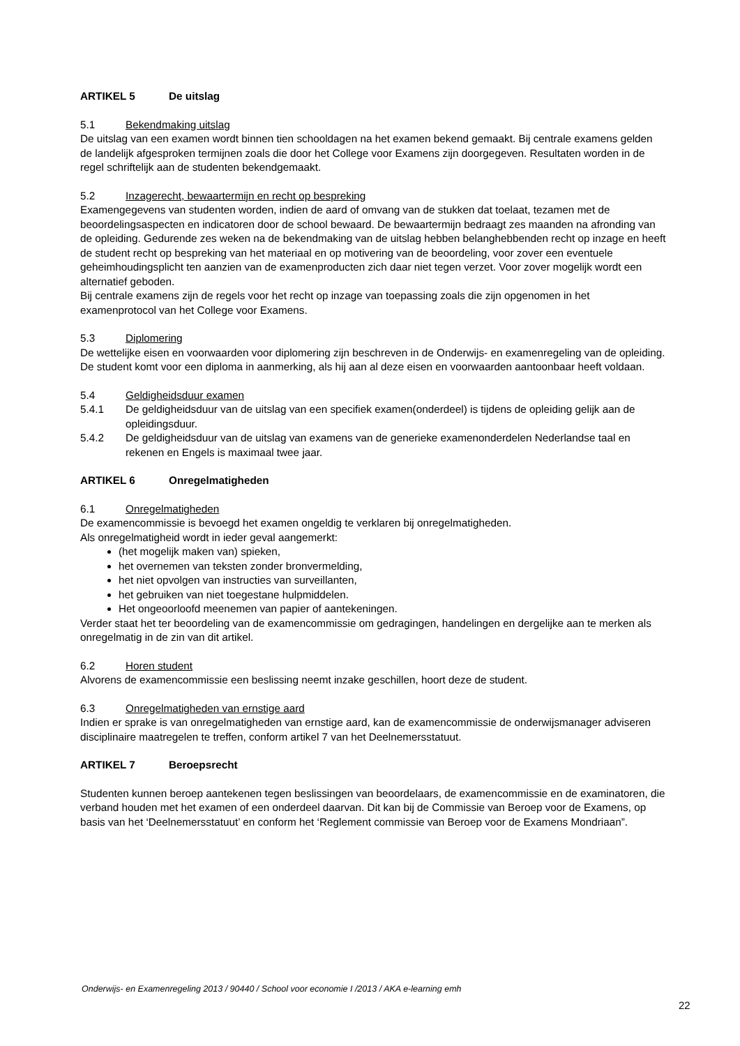ARTIKEL 5 De uitslag
5.1 Bekendmaking uitslag
De uitslag van een examen wordt binnen tien schooldagen na het examen bekend gemaakt. Bij centrale examens gelden de landelijk afgesproken termijnen zoals die door het College voor Examens zijn doorgegeven. Resultaten worden in de regel schriftelijk aan de studenten bekendgemaakt.
5.2 Inzagerecht, bewaartermijn en recht op bespreking
Examengegevens van studenten worden, indien de aard of omvang van de stukken dat toelaat, tezamen met de beoordelingsaspecten en indicatoren door de school bewaard. De bewaartermijn bedraagt zes maanden na afronding van de opleiding. Gedurende zes weken na de bekendmaking van de uitslag hebben belanghebbenden recht op inzage en heeft de student recht op bespreking van het materiaal en op motivering van de beoordeling, voor zover een eventuele geheimhoudingsplicht ten aanzien van de examenproducten zich daar niet tegen verzet. Voor zover mogelijk wordt een alternatief geboden.
Bij centrale examens zijn de regels voor het recht op inzage van toepassing zoals die zijn opgenomen in het examenprotocol van het College voor Examens.
5.3 Diplomering
De wettelijke eisen en voorwaarden voor diplomering zijn beschreven in de Onderwijs- en examenregeling van de opleiding. De student komt voor een diploma in aanmerking, als hij aan al deze eisen en voorwaarden aantoonbaar heeft voldaan.
5.4 Geldigheidsduur examen
5.4.1 De geldigheidsduur van de uitslag van een specifiek examen(onderdeel) is tijdens de opleiding gelijk aan de opleidingsduur.
5.4.2 De geldigheidsduur van de uitslag van examens van de generieke examenonderdelen Nederlandse taal en rekenen en Engels is maximaal twee jaar.
ARTIKEL 6 Onregelmatigheden
6.1 Onregelmatigheden
De examencommissie is bevoegd het examen ongeldig te verklaren bij onregelmatigheden.
Als onregelmatigheid wordt in ieder geval aangemerkt:
(het mogelijk maken van) spieken,
het overnemen van teksten zonder bronvermelding,
het niet opvolgen van instructies van surveillanten,
het gebruiken van niet toegestane hulpmiddelen.
Het ongeoorloofd meenemen van papier of aantekeningen.
Verder staat het ter beoordeling van de examencommissie om gedragingen, handelingen en dergelijke aan te merken als onregelmatig in de zin van dit artikel.
6.2 Horen student
Alvorens de examencommissie een beslissing neemt inzake geschillen, hoort deze de student.
6.3 Onregelmatigheden van ernstige aard
Indien er sprake is van onregelmatigheden van ernstige aard, kan de examencommissie de onderwijsmanager adviseren disciplinaire maatregelen te treffen, conform artikel 7 van het Deelnemersstatuut.
ARTIKEL 7 Beroepsrecht
Studenten kunnen beroep aantekenen tegen beslissingen van beoordelaars, de examencommissie en de examinatoren, die verband houden met het examen of een onderdeel daarvan. Dit kan bij de Commissie van Beroep voor de Examens, op basis van het ‘Deelnemersstatuut’ en conform het ‘Reglement commissie van Beroep voor de Examens Mondriaan”.
Onderwijs- en Examenregeling 2013 / 90440 / School voor economie I /2013 / AKA e-learning emh
22